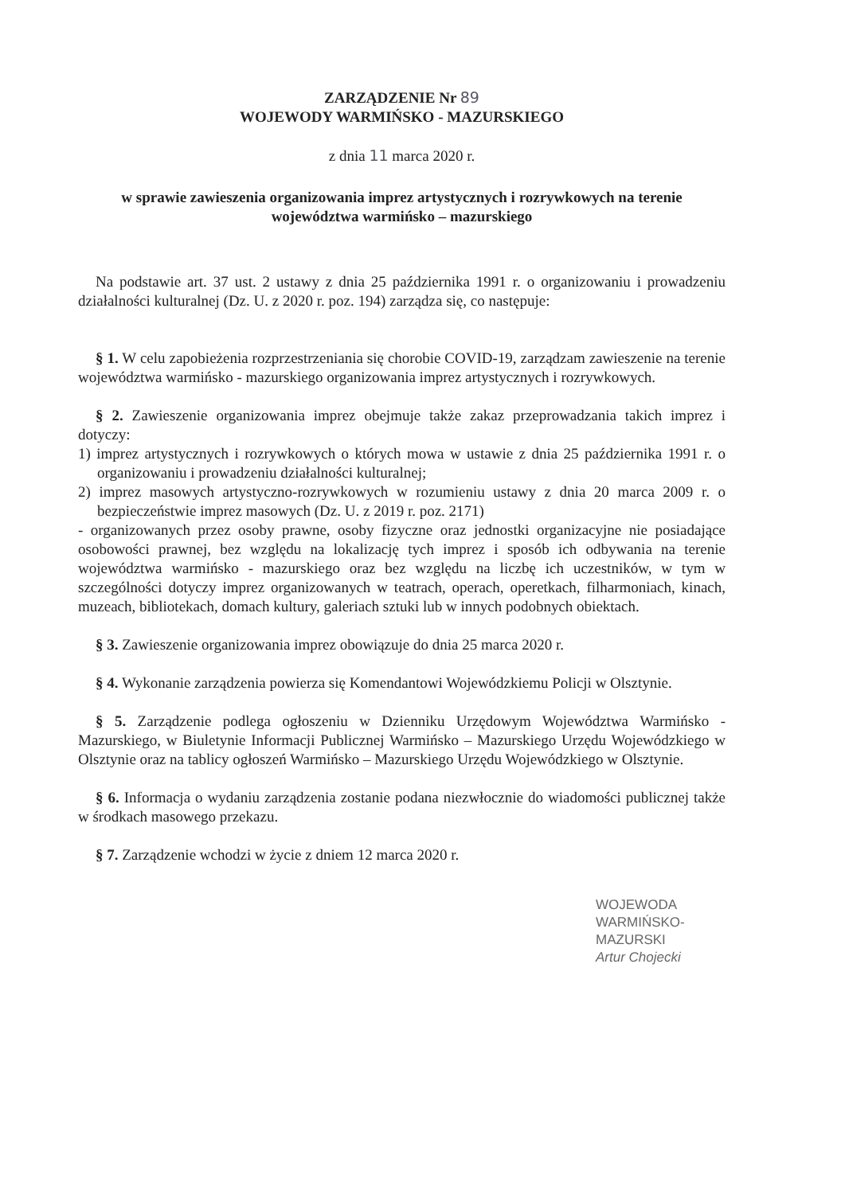ZARZĄDZENIE Nr 89
WOJEWODY WARMIŃSKO - MAZURSKIEGO
z dnia 11 marca 2020 r.
w sprawie zawieszenia organizowania imprez artystycznych i rozrywkowych na terenie województwa warmińsko – mazurskiego
Na podstawie art. 37 ust. 2 ustawy z dnia 25 października 1991 r. o organizowaniu i prowadzeniu działalności kulturalnej (Dz. U. z 2020 r. poz. 194) zarządza się, co następuje:
§ 1. W celu zapobieżenia rozprzestrzeniania się chorobie COVID-19, zarządzam zawieszenie na terenie województwa warmińsko - mazurskiego organizowania imprez artystycznych i rozrywkowych.
§ 2. Zawieszenie organizowania imprez obejmuje także zakaz przeprowadzania takich imprez i dotyczy:
1) imprez artystycznych i rozrywkowych o których mowa w ustawie z dnia 25 października 1991 r. o organizowaniu i prowadzeniu działalności kulturalnej;
2) imprez masowych artystyczno-rozrywkowych w rozumieniu ustawy z dnia 20 marca 2009 r. o bezpieczeństwie imprez masowych (Dz. U. z 2019 r. poz. 2171)
- organizowanych przez osoby prawne, osoby fizyczne oraz jednostki organizacyjne nie posiadające osobowości prawnej, bez względu na lokalizację tych imprez i sposób ich odbywania na terenie województwa warmińsko - mazurskiego oraz bez względu na liczbę ich uczestników, w tym w szczególności dotyczy imprez organizowanych w teatrach, operach, operetkach, filharmoniach, kinach, muzeach, bibliotekach, domach kultury, galeriach sztuki lub w innych podobnych obiektach.
§ 3. Zawieszenie organizowania imprez obowiązuje do dnia 25 marca 2020 r.
§ 4. Wykonanie zarządzenia powierza się Komendantowi Wojewódzkiemu Policji w Olsztynie.
§ 5. Zarządzenie podlega ogłoszeniu w Dzienniku Urzędowym Województwa Warmińsko - Mazurskiego, w Biuletynie Informacji Publicznej Warmińsko – Mazurskiego Urzędu Wojewódzkiego w Olsztynie oraz na tablicy ogłoszeń Warmińsko – Mazurskiego Urzędu Wojewódzkiego w Olsztynie.
§ 6. Informacja o wydaniu zarządzenia zostanie podana niezwłocznie do wiadomości publicznej także w środkach masowego przekazu.
§ 7. Zarządzenie wchodzi w życie z dniem 12 marca 2020 r.
WOJEWODA
WARMIŃSKO-MAZURSKI
Artur Chojecki